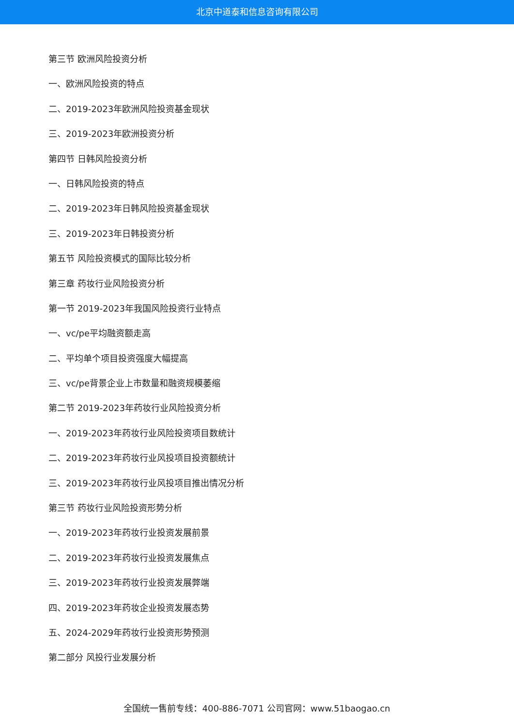北京中道泰和信息咨询有限公司
第三节 欧洲风险投资分析
一、欧洲风险投资的特点
二、2019-2023年欧洲风险投资基金现状
三、2019-2023年欧洲投资分析
第四节 日韩风险投资分析
一、日韩风险投资的特点
二、2019-2023年日韩风险投资基金现状
三、2019-2023年日韩投资分析
第五节 风险投资模式的国际比较分析
第三章 药妆行业风险投资分析
第一节 2019-2023年我国风险投资行业特点
一、vc/pe平均融资额走高
二、平均单个项目投资强度大幅提高
三、vc/pe背景企业上市数量和融资规模萎缩
第二节 2019-2023年药妆行业风险投资分析
一、2019-2023年药妆行业风险投资项目数统计
二、2019-2023年药妆行业风投项目投资额统计
三、2019-2023年药妆行业风投项目推出情况分析
第三节 药妆行业风险投资形势分析
一、2019-2023年药妆行业投资发展前景
二、2019-2023年药妆行业投资发展焦点
三、2019-2023年药妆行业投资发展弊端
四、2019-2023年药妆企业投资发展态势
五、2024-2029年药妆行业投资形势预测
第二部分 风投行业发展分析
全国统一售前专线：400-886-7071 公司官网：www.51baogao.cn